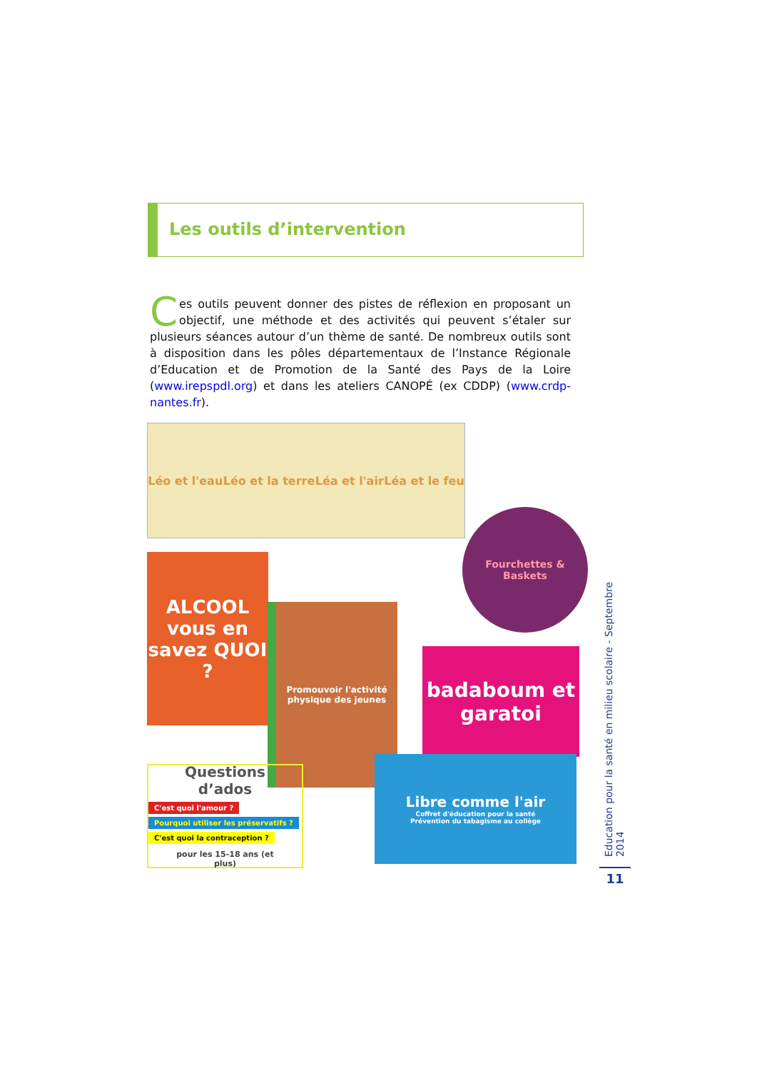Les outils d’intervention
Ces outils peuvent donner des pistes de réflexion en proposant un objectif, une méthode et des activités qui peuvent s’étaler sur plusieurs séances autour d’un thème de santé. De nombreux outils sont à disposition dans les pôles départementaux de l’Instance Régionale d’Education et de Promotion de la Santé des Pays de la Loire (www.irepspdl.org) et dans les ateliers CANOPÉ (ex CDDP) (www.crdp-nantes.fr).
Léo et l'eau Léo et la terre Léa et l'air Léa et le feu
Fourchettes & Baskets
ALCOOL vous en savez QUOI ?
Promouvoir l'activité physique des jeunes
badaboum et garatoi
Questions d’ados
C'est quoi l'amour ?
Pourquoi utiliser les préservatifs ?
C'est quoi la contraception ?
pour les 15-18 ans (et plus)
Libre comme l'air
Coffret d'éducation pour la santé
Prévention du tabagisme au collège
Education pour la santé en milieu scolaire - Septembre 2014
11